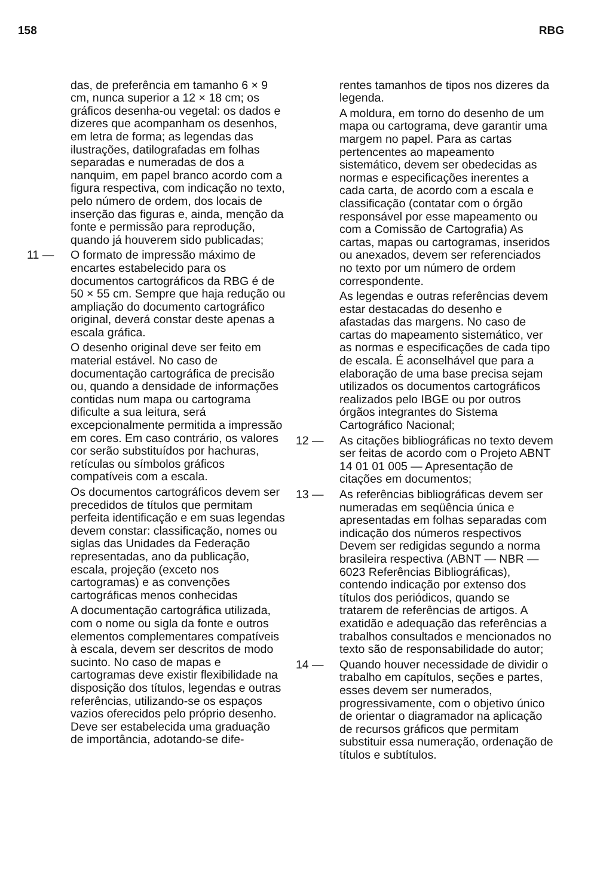158 RBG
das, de preferência em tamanho 6 × 9 cm, nunca superior a 12 × 18 cm; os gráficos desenha-ou vegetal: os dados e dizeres que acompanham os desenhos, em letra de forma; as legendas das ilustrações, datilografadas em folhas separadas e numeradas de dos a nanquim, em papel branco acordo com a figura respectiva, com indicação no texto, pelo número de ordem, dos locais de inserção das figuras e, ainda, menção da fonte e permissão para reprodução, quando já houverem sido publicadas;
11 — O formato de impressão máximo de encartes estabelecido para os documentos cartográficos da RBG é de 50 × 55 cm. Sempre que haja redução ou ampliação do documento cartográfico original, deverá constar deste apenas a escala gráfica.
O desenho original deve ser feito em material estável. No caso de documentação cartográfica de precisão ou, quando a densidade de informações contidas num mapa ou cartograma dificulte a sua leitura, será excepcionalmente permitida a impressão em cores. Em caso contrário, os valores cor serão substituídos por hachuras, retículas ou símbolos gráficos compatíveis com a escala.
Os documentos cartográficos devem ser precedidos de títulos que permitam perfeita identificação e em suas legendas devem constar: classificação, nomes ou siglas das Unidades da Federação representadas, ano da publicação, escala, projeção (exceto nos cartogramas) e as convenções cartográficas menos conhecidas
A documentação cartográfica utilizada, com o nome ou sigla da fonte e outros elementos complementares compatíveis à escala, devem ser descritos de modo sucinto. No caso de mapas e cartogramas deve existir flexibilidade na disposição dos títulos, legendas e outras referências, utilizando-se os espaços vazios oferecidos pelo próprio desenho. Deve ser estabelecida uma graduação de importância, adotando-se dife-
rentes tamanhos de tipos nos dizeres da legenda.
A moldura, em torno do desenho de um mapa ou cartograma, deve garantir uma margem no papel. Para as cartas pertencentes ao mapeamento sistemático, devem ser obedecidas as normas e especificações inerentes a cada carta, de acordo com a escala e classificação (contatar com o órgão responsável por esse mapeamento ou com a Comissão de Cartografia) As cartas, mapas ou cartogramas, inseridos ou anexados, devem ser referenciados no texto por um número de ordem correspondente.
As legendas e outras referências devem estar destacadas do desenho e afastadas das margens. No caso de cartas do mapeamento sistemático, ver as normas e especificações de cada tipo de escala. É aconselhável que para a elaboração de uma base precisa sejam utilizados os documentos cartográficos realizados pelo IBGE ou por outros órgãos integrantes do Sistema Cartográfico Nacional;
12 — As citações bibliográficas no texto devem ser feitas de acordo com o Projeto ABNT 14 01 01 005 — Apresentação de citações em documentos;
13 — As referências bibliográficas devem ser numeradas em seqüência única e apresentadas em folhas separadas com indicação dos números respectivos Devem ser redigidas segundo a norma brasileira respectiva (ABNT — NBR — 6023 Referências Bibliográficas), contendo indicação por extenso dos títulos dos periódicos, quando se tratarem de referências de artigos. A exatidão e adequação das referências a trabalhos consultados e mencionados no texto são de responsabilidade do autor;
14 — Quando houver necessidade de dividir o trabalho em capítulos, seções e partes, esses devem ser numerados, progressivamente, com o objetivo único de orientar o diagramador na aplicação de recursos gráficos que permitam substituir essa numeração, ordenação de títulos e subtítulos.